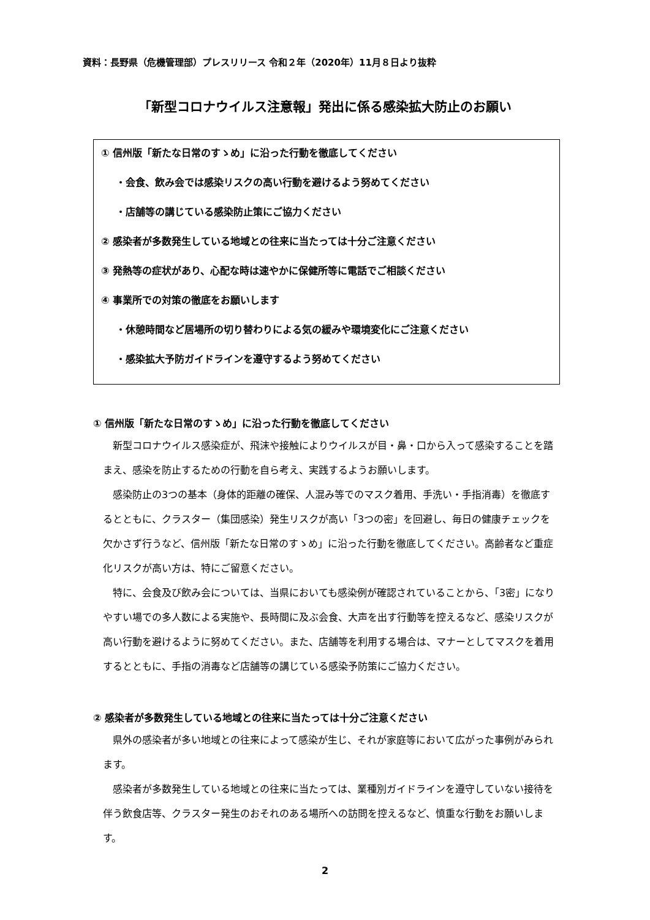資料：長野県（危機管理部）プレスリリース 令和２年（2020年）11月８日より抜粋
「新型コロナウイルス注意報」発出に係る感染拡大防止のお願い
① 信州版「新たな日常のすゝめ」に沿った行動を徹底してください
・会食、飲み会では感染リスクの高い行動を避けるよう努めてください
・店舗等の講じている感染防止策にご協力ください
② 感染者が多数発生している地域との往来に当たっては十分ご注意ください
③ 発熱等の症状があり、心配な時は速やかに保健所等に電話でご相談ください
④ 事業所での対策の徹底をお願いします
・休憩時間など居場所の切り替わりによる気の緩みや環境変化にご注意ください
・感染拡大予防ガイドラインを遵守するよう努めてください
① 信州版「新たな日常のすゝめ」に沿った行動を徹底してください
新型コロナウイルス感染症が、飛沫や接触によりウイルスが目・鼻・口から入って感染することを踏まえ、感染を防止するための行動を自ら考え、実践するようお願いします。
感染防止の3つの基本（身体的距離の確保、人混み等でのマスク着用、手洗い・手指消毒）を徹底するとともに、クラスター（集団感染）発生リスクが高い「3つの密」を回避し、毎日の健康チェックを欠かさず行うなど、信州版「新たな日常のすゝめ」に沿った行動を徹底してください。高齢者など重症化リスクが高い方は、特にご留意ください。
特に、会食及び飲み会については、当県においても感染例が確認されていることから、「3密」になりやすい場での多人数による実施や、長時間に及ぶ会食、大声を出す行動等を控えるなど、感染リスクが高い行動を避けるように努めてください。また、店舗等を利用する場合は、マナーとしてマスクを着用するとともに、手指の消毒など店舗等の講じている感染予防策にご協力ください。
② 感染者が多数発生している地域との往来に当たっては十分ご注意ください
県外の感染者が多い地域との往来によって感染が生じ、それが家庭等において広がった事例がみられます。
感染者が多数発生している地域との往来に当たっては、業種別ガイドラインを遵守していない接待を伴う飲食店等、クラスター発生のおそれのある場所への訪問を控えるなど、慎重な行動をお願いします。
2